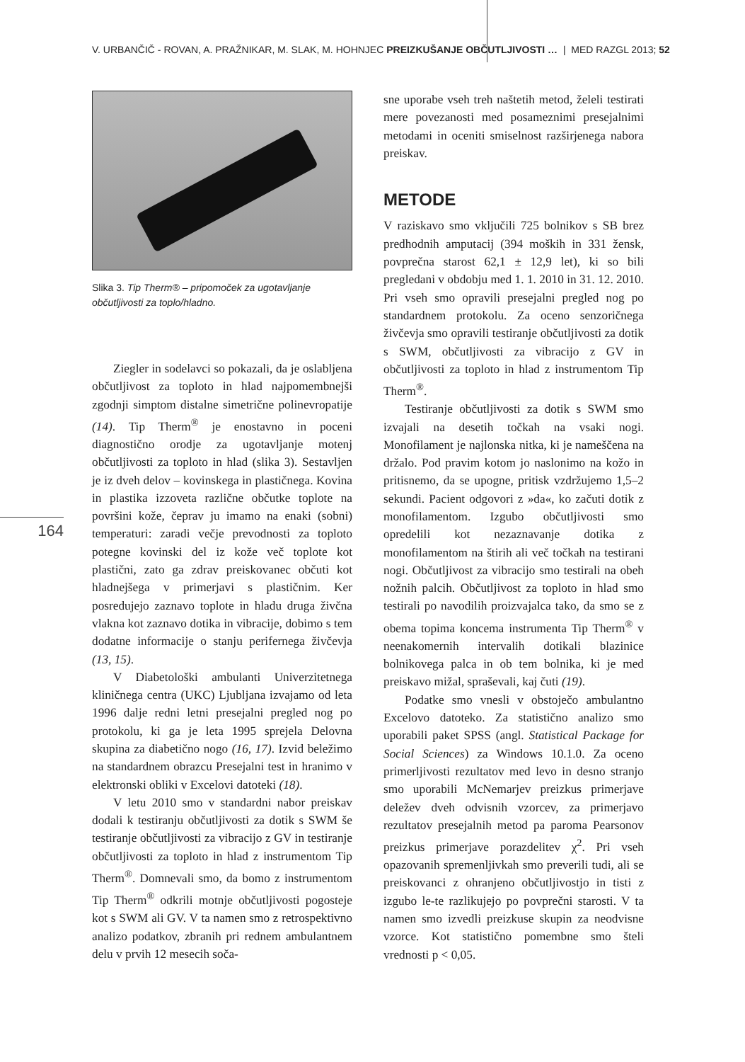V. URBANČIČ - ROVAN, A. PRAŽNIKAR, M. SLAK, M. HOHNJEC PREIZKUŠANJE OBČUTLJIVOSTI … | MED RAZGL 2013; 52
164
Slika 3. Tip Therm® – pripomoček za ugotavljanje občutljivosti za toplo/hladno.
Ziegler in sodelavci so pokazali, da je oslabljena občutljivost za toploto in hlad najpomembnejši zgodnji simptom distalne simetrične polinevropatije (14). Tip Therm<sup>®</sup> je enostavno in poceni diagnostično orodje za ugotavljanje motenj občutljivosti za toploto in hlad (slika 3). Sestavljen je iz dveh delov – kovinskega in plastičnega. Kovina in plastika izzoveta različne občutke toplote na površini kože, čeprav ju imamo na enaki (sobni) temperaturi: zaradi večje prevodnosti za toploto potegne kovinski del iz kože več toplote kot plastični, zato ga zdrav preiskovanec občuti kot hladnejšega v primerjavi s plastičnim. Ker posredujejo zaznavo toplote in hladu druga živčna vlakna kot zaznavo dotika in vibracije, dobimo s tem dodatne informacije o stanju perifernega živčevja (13, 15).
V Diabetološki ambulanti Univerzitetnega kliničnega centra (UKC) Ljubljana izvajamo od leta 1996 dalje redni letni presejalni pregled nog po protokolu, ki ga je leta 1995 sprejela Delovna skupina za diabetično nogo (16, 17). Izvid beležimo na standardnem obrazcu Presejalni test in hranimo v elektronski obliki v Excelovi datoteki (18).
V letu 2010 smo v standardni nabor preiskav dodali k testiranju občutljivosti za dotik s SWM še testiranje občutljivosti za vibracijo z GV in testiranje občutljivosti za toploto in hlad z instrumentom Tip Therm<sup>®</sup>. Domnevali smo, da bomo z instrumentom Tip Therm<sup>®</sup> odkrili motnje občutljivosti pogosteje kot s SWM ali GV. V ta namen smo z retrospektivno analizo podatkov, zbranih pri rednem ambulantnem delu v prvih 12 mesecih soča-
sne uporabe vseh treh naštetih metod, želeli testirati mere povezanosti med posameznimi presejalnimi metodami in oceniti smiselnost razširjenega nabora preiskav.
METODE
V raziskavo smo vključili 725 bolnikov s SB brez predhodnih amputacij (394 moških in 331 žensk, povprečna starost 62,1 ± 12,9 let), ki so bili pregledani v obdobju med 1. 1. 2010 in 31. 12. 2010. Pri vseh smo opravili presejalni pregled nog po standardnem protokolu. Za oceno senzoričnega živčevja smo opravili testiranje občutljivosti za dotik s SWM, občutljivosti za vibracijo z GV in občutljivosti za toploto in hlad z instrumentom Tip Therm<sup>®</sup>.
Testiranje občutljivosti za dotik s SWM smo izvajali na desetih točkah na vsaki nogi. Monofilament je najlonska nitka, ki je nameščena na držalo. Pod pravim kotom jo naslonimo na kožo in pritisnemo, da se upogne, pritisk vzdržujemo 1,5–2 sekundi. Pacient odgovori z »da«, ko začuti dotik z monofilamentom. Izgubo občutljivosti smo opredelili kot nezaznavanje dotika z monofilamentom na štirih ali več točkah na testirani nogi. Občutljivost za vibracijo smo testirali na obeh nožnih palcih. Občutljivost za toploto in hlad smo testirali po navodilih proizvajalca tako, da smo se z obema topima koncema instrumenta Tip Therm<sup>®</sup> v neenakomernih intervalih dotikali blazinice bolnikovega palca in ob tem bolnika, ki je med preiskavo mižal, spraševali, kaj čuti (19).
Podatke smo vnesli v obstoječo ambulantno Excelovo datoteko. Za statistično analizo smo uporabili paket SPSS (angl. Statistical Package for Social Sciences) za Windows 10.1.0. Za oceno primerljivosti rezultatov med levo in desno stranjo smo uporabili McNemarjev preizkus primerjave deležev dveh odvisnih vzorcev, za primerjavo rezultatov presejalnih metod pa paroma Pearsonov preizkus primerjave porazdelitev χ<sup>2</sup>. Pri vseh opazovanih spremenljivkah smo preverili tudi, ali se preiskovanci z ohranjeno občutljivostjo in tisti z izgubo le-te razlikujejo po povprečni starosti. V ta namen smo izvedli preizkuse skupin za neodvisne vzorce. Kot statistično pomembne smo šteli vrednosti p < 0,05.